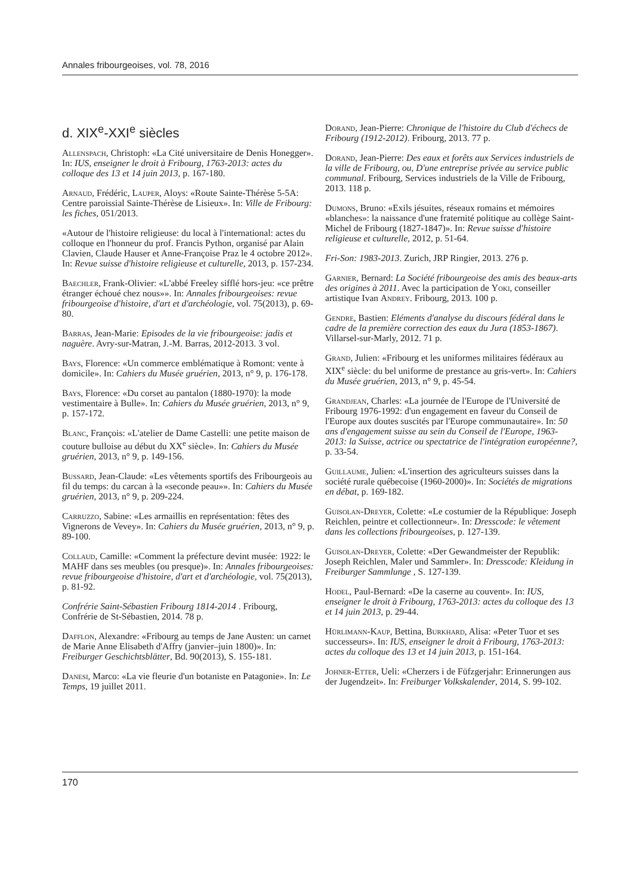Annales fribourgeoises, vol. 78, 2016
d. XIX<sup>e</sup>-XXI<sup>e</sup> siècles
Allenspach, Christoph: «La Cité universitaire de Denis Honegger». In: IUS, enseigner le droit à Fribourg, 1763-2013: actes du colloque des 13 et 14 juin 2013, p. 167-180.
Arnaud, Frédéric, Lauper, Aloys: «Route Sainte-Thérèse 5-5A: Centre paroissial Sainte-Thérèse de Lisieux». In: Ville de Fribourg: les fiches, 051/2013.
«Autour de l'histoire religieuse: du local à l'international: actes du colloque en l'honneur du prof. Francis Python, organisé par Alain Clavien, Claude Hauser et Anne-Françoise Praz le 4 octobre 2012». In: Revue suisse d'histoire religieuse et culturelle, 2013, p. 157-234.
Baechler, Frank-Olivier: «L'abbé Freeley sifflé hors-jeu: «ce prêtre étranger échoué chez nous»». In: Annales fribourgeoises: revue fribourgeoise d'histoire, d'art et d'archéologie, vol. 75(2013), p. 69-80.
Barras, Jean-Marie: Episodes de la vie fribourgeoise: jadis et naguère. Avry-sur-Matran, J.-M. Barras, 2012-2013. 3 vol.
Bays, Florence: «Un commerce emblématique à Romont: vente à domicile». In: Cahiers du Musée gruérien, 2013, n° 9, p. 176-178.
Bays, Florence: «Du corset au pantalon (1880-1970): la mode vestimentaire à Bulle». In: Cahiers du Musée gruérien, 2013, n° 9, p. 157-172.
Blanc, François: «L'atelier de Dame Castelli: une petite maison de couture bulloise au début du XX<sup>e</sup> siècle». In: Cahiers du Musée gruérien, 2013, n° 9, p. 149-156.
Bussard, Jean-Claude: «Les vêtements sportifs des Fribourgeois au fil du temps: du carcan à la «seconde peau»». In: Cahiers du Musée gruérien, 2013, n° 9, p. 209-224.
Carruzzo, Sabine: «Les armaillis en représentation: fêtes des Vignerons de Vevey». In: Cahiers du Musée gruérien, 2013, n° 9, p. 89-100.
Collaud, Camille: «Comment la préfecture devint musée: 1922: le MAHF dans ses meubles (ou presque)». In: Annales fribourgeoises: revue fribourgeoise d'histoire, d'art et d'archéologie, vol. 75(2013), p. 81-92.
Confrérie Saint-Sébastien Fribourg 1814-2014 . Fribourg, Confrérie de St-Sébastien, 2014. 78 p.
Dafflon, Alexandre: «Fribourg au temps de Jane Austen: un carnet de Marie Anne Elisabeth d'Affry (janvier–juin 1800)». In: Freiburger Geschichtsblätter, Bd. 90(2013), S. 155-181.
Danesi, Marco: «La vie fleurie d'un botaniste en Patagonie». In: Le Temps, 19 juillet 2011.
Dorand, Jean-Pierre: Chronique de l'histoire du Club d'échecs de Fribourg (1912-2012). Fribourg, 2013. 77 p.
Dorand, Jean-Pierre: Des eaux et forêts aux Services industriels de la ville de Fribourg, ou, D'une entreprise privée au service public communal. Fribourg, Services industriels de la Ville de Fribourg, 2013. 118 p.
Dumons, Bruno: «Exils jésuites, réseaux romains et mémoires «blanches»: la naissance d'une fraternité politique au collège Saint-Michel de Fribourg (1827-1847)». In: Revue suisse d'histoire religieuse et culturelle, 2012, p. 51-64.
Fri-Son: 1983-2013. Zurich, JRP Ringier, 2013. 276 p.
Garnier, Bernard: La Société fribourgeoise des amis des beaux-arts des origines à 2011. Avec la participation de Yoki, conseiller artistique Ivan Andrey. Fribourg, 2013. 100 p.
Gendre, Bastien: Eléments d'analyse du discours fédéral dans le cadre de la première correction des eaux du Jura (1853-1867). Villarsel-sur-Marly, 2012. 71 p.
Grand, Julien: «Fribourg et les uniformes militaires fédéraux au XIX<sup>e</sup> siècle: du bel uniforme de prestance au gris-vert». In: Cahiers du Musée gruérien, 2013, n° 9, p. 45-54.
Grandjean, Charles: «La journée de l'Europe de l'Université de Fribourg 1976-1992: d'un engagement en faveur du Conseil de l'Europe aux doutes suscités par l'Europe communautaire». In: 50 ans d'engagement suisse au sein du Conseil de l'Europe, 1963-2013: la Suisse, actrice ou spectatrice de l'intégration européenne?, p. 33-54.
Guillaume, Julien: «L'insertion des agriculteurs suisses dans la société rurale québecoise (1960-2000)». In: Sociétés de migrations en débat, p. 169-182.
Guisolan-Dreyer, Colette: «Le costumier de la République: Joseph Reichlen, peintre et collectionneur». In: Dresscode: le vêtement dans les collections fribourgeoises, p. 127-139.
Guisolan-Dreyer, Colette: «Der Gewandmeister der Republik: Joseph Reichlen, Maler und Sammler». In: Dresscode: Kleidung in Freiburger Sammlunge , S. 127-139.
Hodel, Paul-Bernard: «De la caserne au couvent». In: IUS, enseigner le droit à Fribourg, 1763-2013: actes du colloque des 13 et 14 juin 2013, p. 29-44.
Hürlimann-Kaup, Bettina, Burkhard, Alisa: «Peter Tuor et ses successeurs». In: IUS, enseigner le droit à Fribourg, 1763-2013: actes du colloque des 13 et 14 juin 2013, p. 151-164.
Johner-Etter, Ueli: «Cherzers i de Füfzgerjahr: Erinnerungen aus der Jugendzeit». In: Freiburger Volkskalender, 2014, S. 99-102.
170